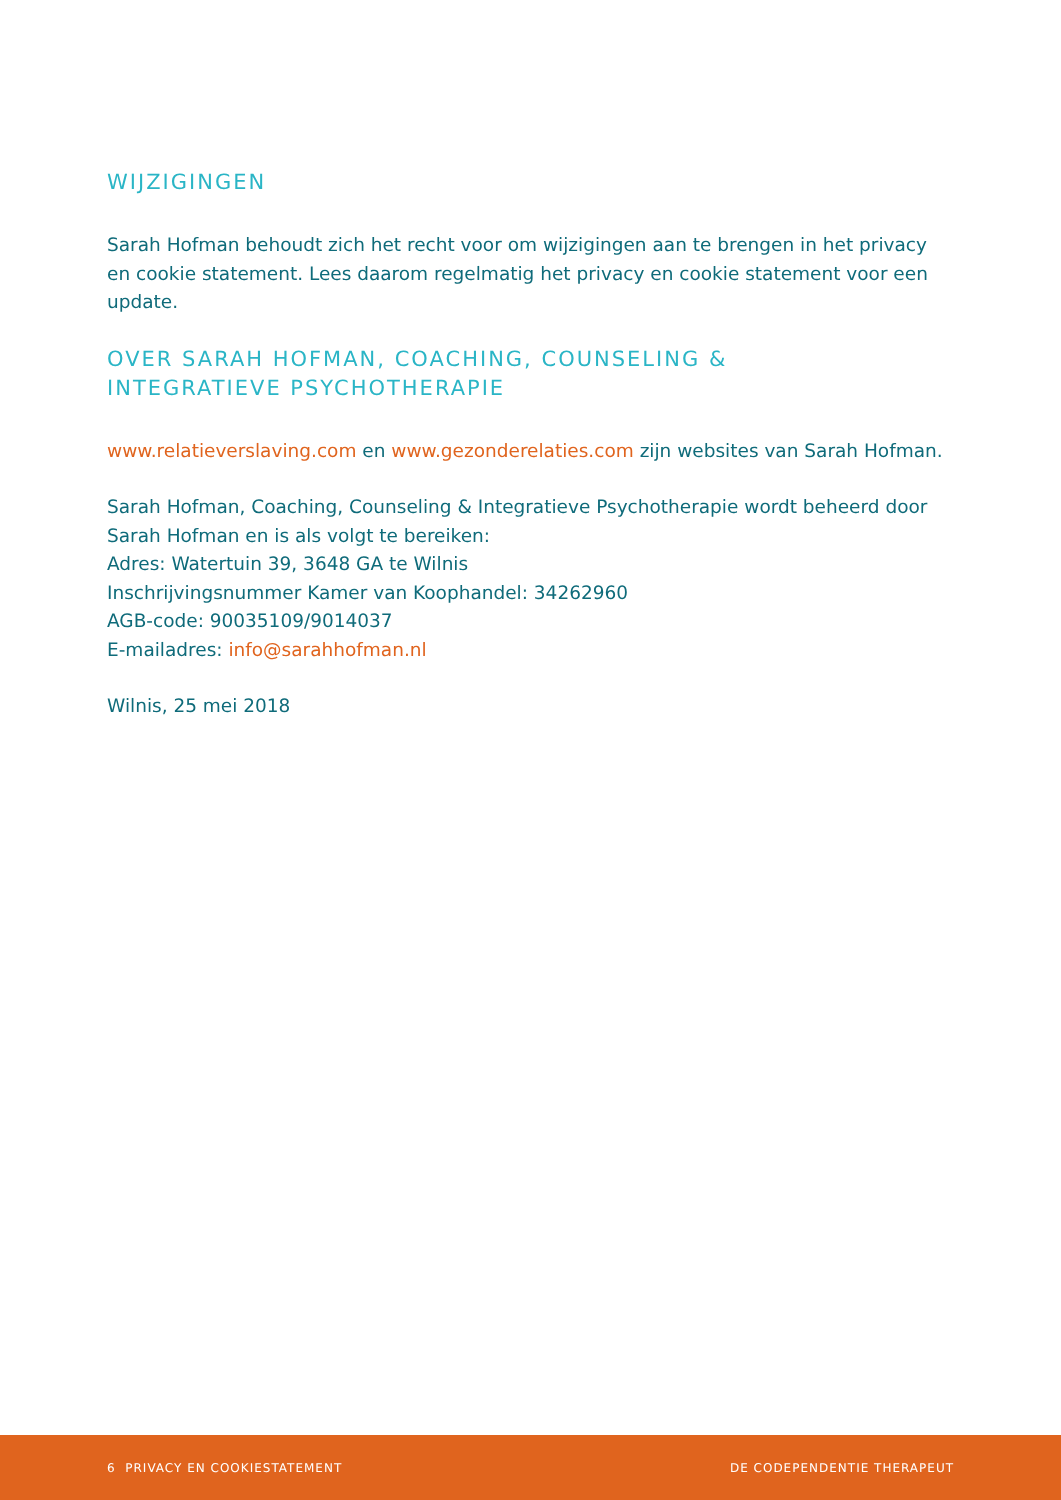WIJZIGINGEN
Sarah Hofman behoudt zich het recht voor om wijzigingen aan te brengen in het privacy en cookie statement. Lees daarom regelmatig het privacy en cookie statement voor een update.
OVER SARAH HOFMAN, COACHING, COUNSELING &
INTEGRATIEVE PSYCHOTHERAPIE
www.relatieverslaving.com en www.gezonderelaties.com zijn websites van Sarah Hofman.
Sarah Hofman, Coaching, Counseling & Integratieve Psychotherapie wordt beheerd door Sarah Hofman en is als volgt te bereiken:
Adres: Watertuin 39, 3648 GA te Wilnis
Inschrijvingsnummer Kamer van Koophandel: 34262960
AGB-code: 90035109/9014037
E-mailadres: info@sarahhofman.nl
Wilnis, 25 mei 2018
6 PRIVACY EN COOKIESTATEMENT DE CODEPENDENTIE THERAPEUT